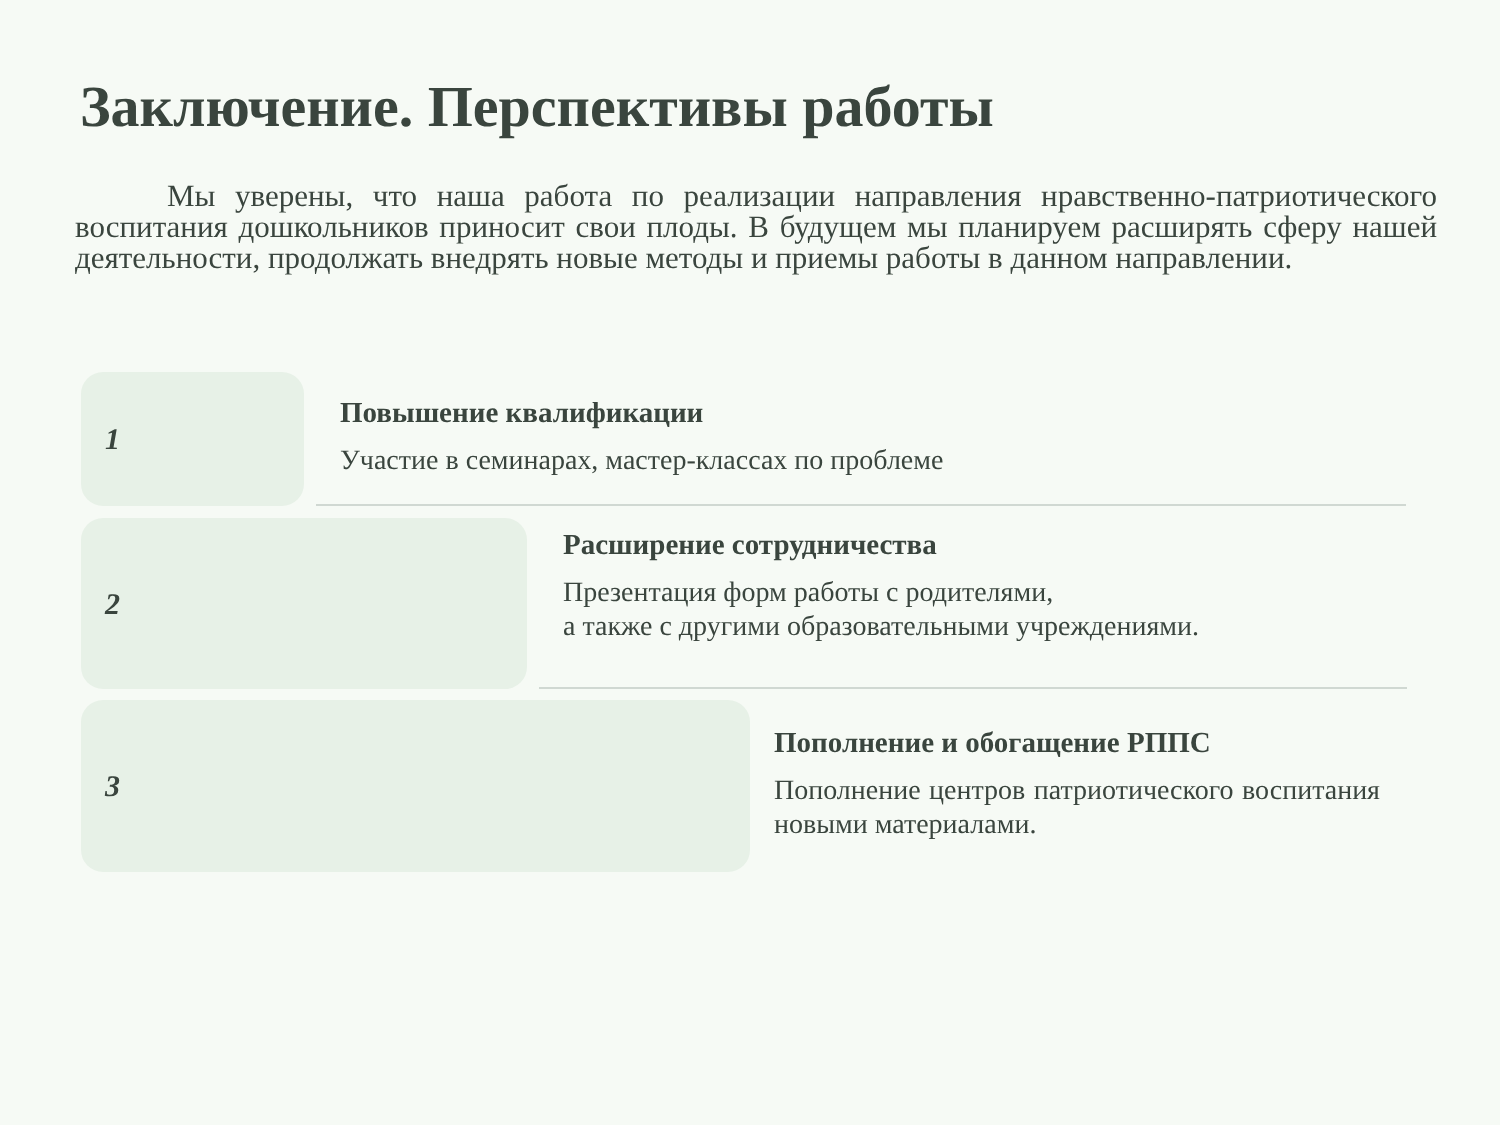Заключение. Перспективы работы
Мы уверены, что наша работа по реализации направления нравственно-патриотического воспитания дошкольников приносит свои плоды. В будущем мы планируем расширять сферу нашей деятельности, продолжать внедрять новые методы и приемы работы в данном направлении.
1
Повышение квалификации
Участие в семинарах, мастер-классах по проблеме
2
Расширение сотрудничества
Презентация форм работы с родителями,
а также с другими образовательными учреждениями.
3
Пополнение и обогащение РППС
Пополнение центров патриотического воспитания новыми материалами.